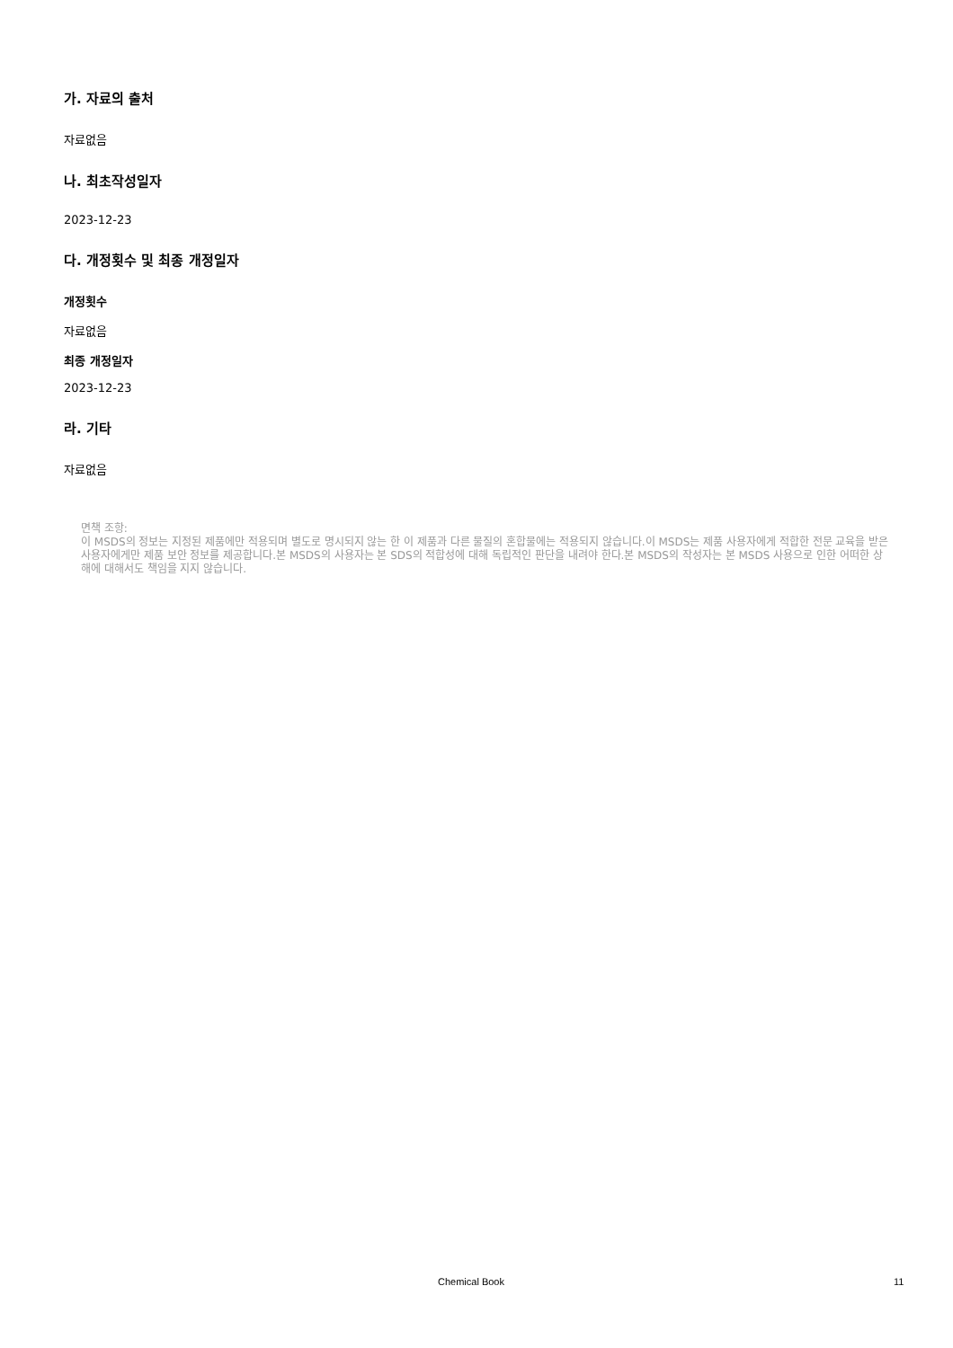가. 자료의 출처
자료없음
나. 최초작성일자
2023-12-23
다. 개정횟수 및 최종 개정일자
개정횟수
자료없음
최종 개정일자
2023-12-23
라. 기타
자료없음
면책 조항:
이 MSDS의 정보는 지정된 제품에만 적용되며 별도로 명시되지 않는 한 이 제품과 다른 물질의 혼합물에는 적용되지 않습니다.이 MSDS는 제품 사용자에게 적합한 전문 교육을 받은 사용자에게만 제품 보안 정보를 제공합니다.본 MSDS의 사용자는 본 SDS의 적합성에 대해 독립적인 판단을 내려야 한다.본 MSDS의 작성자는 본 MSDS 사용으로 인한 어떠한 상해에 대해서도 책임을 지지 않습니다.
Chemical Book 11